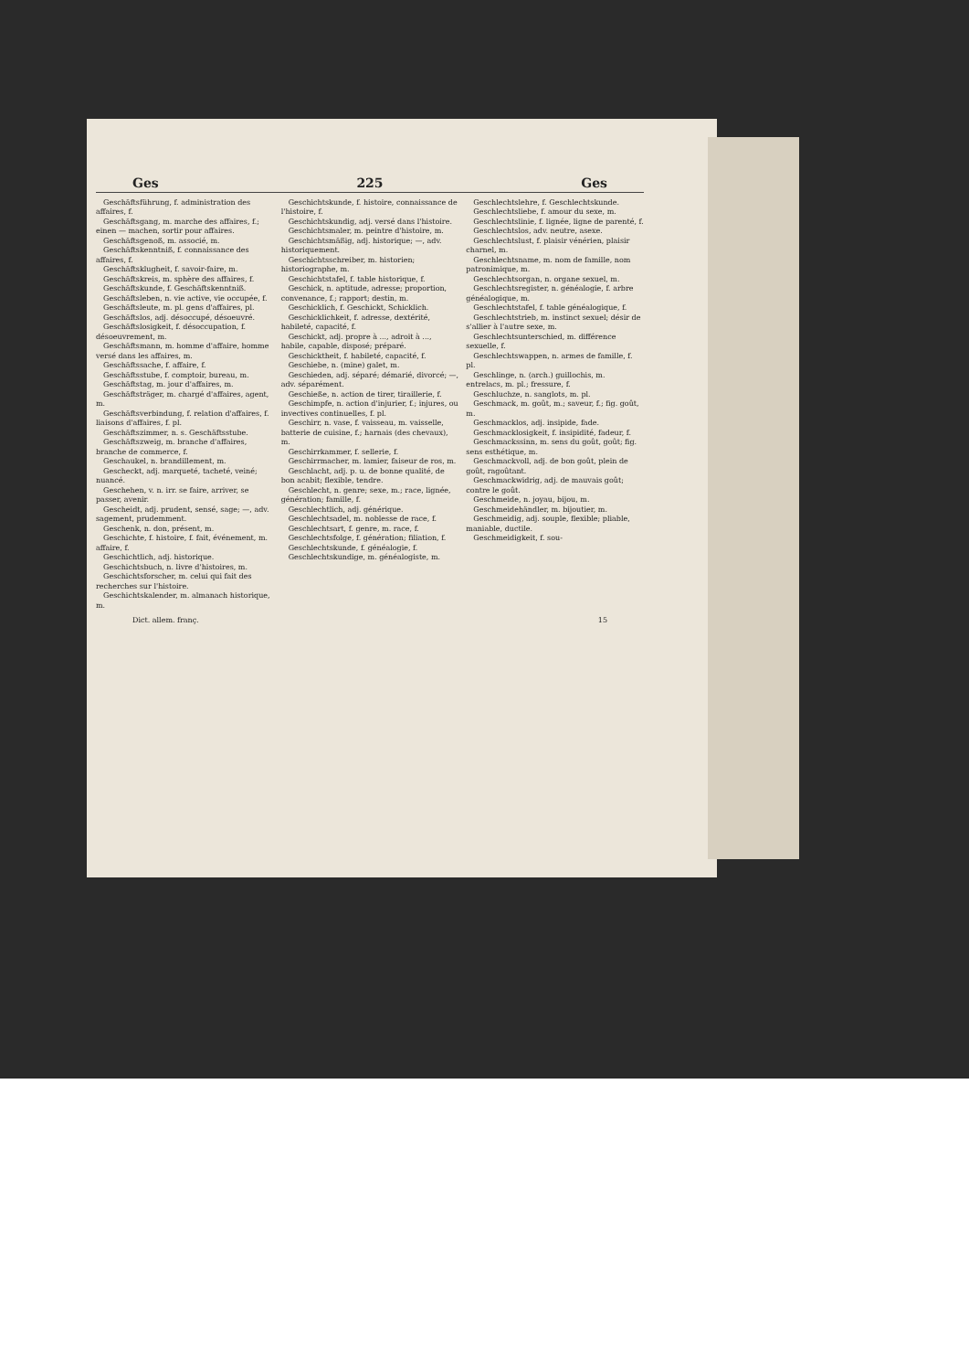Ges 225 Ges
Geschäftsführung, f. administration des affaires, f.
Geschäftsgang, m. marche des affaires, f.; einen — machen, sortir pour affaires.
Geschäftsgenoß, m. associé, m.
Geschäftskenntniß, f. connaissance des affaires, f.
Geschäftsklugheit, f. savoir-faire, m.
Geschäftskreis, m. sphère des affaires, f.
Geschäftskunde, f. Geschäftskenntniß.
Geschäftsleben, n. vie active, vie occupée, f.
Geschäftsleute, m. pl. gens d'affaires, pl.
Geschäftslos, adj. désoccupé, désoeuvré.
Geschäftslosigkeit, f. désoccupation, f. désoeuvrement, m.
Geschäftsmann, m. homme d'affaire, homme versé dans les affaires, m.
Geschäftssache, f. affaire, f.
Geschäftsstube, f. comptoir, bureau, m.
Geschäftstag, m. jour d'affaires, m.
Geschäftsträger, m. chargé d'affaires, agent, m.
Geschäftsverbindung, f. relation d'affaires, f. liaisons d'affaires, f. pl.
Geschäftszimmer, n. s. Geschäftsstube.
Geschäftszweig, m. branche d'affaires, branche de commerce, f.
Geschaukel, n. brandillement, m.
Gescheckt, adj. marqueté, tacheté, veiné; nuancé.
Geschehen, v. n. irr. se faire, arriver, se passer, avenir.
Gescheidt, adj. prudent, sensé, sage; —, adv. sagement, prudemment.
Geschenk, n. don, présent, m.
Geschichte, f. histoire, f. fait, événement, m. affaire, f.
Geschichtlich, adj. historique.
Geschichtsbuch, n. livre d'histoires, m.
Geschichtsforscher, m. celui qui fait des recherches sur l'histoire.
Geschichtskalender, m. almanach historique, m.
Geschichtskunde, f. histoire, connaissance de l'histoire, f.
Geschichtskundig, adj. versé dans l'histoire.
Geschichtsmaler, m. peintre d'histoire, m.
Geschichtsmäßig, adj. historique; —, adv. historiquement.
Geschichtsschreiber, m. historien; historiographe, m.
Geschichtstafel, f. table historique, f.
Geschick, n. aptitude, adresse; proportion, convenance, f.; rapport; destin, m.
Geschicklich, f. Geschickt, Schicklich.
Geschicklichkeit, f. adresse, dextérité, habileté, capacité, f.
Geschickt, adj. propre à ..., adroit à ..., habile, capable, disposé; préparé.
Geschicktheit, f. habileté, capacité, f.
Geschiebe, n. (mine) galet, m.
Geschieden, adj. séparé; démarié, divorcé; —, adv. séparément.
Geschieße, n. action de tirer, tiraillerie, f.
Geschimpfe, n. action d'injurier, f.; injures, ou invectives continuelles, f. pl.
Geschirr, n. vase, f. vaisseau, m. vaisselle, batterie de cuisine, f.; harnais (des chevaux), m.
Geschirrkammer, f. sellerie, f.
Geschirrmacher, m. lamier, faiseur de ros, m.
Geschlacht, adj. p. u. de bonne qualité, de bon acabit; flexible, tendre.
Geschlecht, n. genre; sexe, m.; race, lignée, génération; famille, f.
Geschlechtlich, adj. générique.
Geschlechtsadel, m. noblesse de race, f.
Geschlechtsart, f. genre, m. race, f.
Geschlechtsfolge, f. génération; filiation, f.
Geschlechtskunde, f. généalogie, f.
Geschlechtskundige, m. généalogiste, m.
Geschlechtslehre, f. Geschlechtskunde.
Geschlechtsliebe, f. amour du sexe, m.
Geschlechtslinie, f. lignée, ligne de parenté, f.
Geschlechtslos, adv. neutre, asexe.
Geschlechtslust, f. plaisir vénérien, plaisir charnel, m.
Geschlechtsname, m. nom de famille, nom patronimique, m.
Geschlechtsorgan, n. organe sexuel, m.
Geschlechtsregister, n. généalogie, f. arbre généalogique, m.
Geschlechtstafel, f. table généalogique, f.
Geschlechtstrieb, m. instinct sexuel; désir de s'allier à l'autre sexe, m.
Geschlechtsunterschied, m. différence sexuelle, f.
Geschlechtswappen, n. armes de famille, f. pl.
Geschlinge, n. (arch.) guillochis, m. entrelacs, m. pl.; fressure, f.
Geschluchze, n. sanglots, m. pl.
Geschmack, m. goût, m.; saveur, f.; fig. goût, m.
Geschmacklos, adj. insipide, fade.
Geschmacklosigkeit, f. insipidité, fadeur, f.
Geschmackssinn, m. sens du goût, goût; fig. sens esthétique, m.
Geschmackvoll, adj. de bon goût, plein de goût, ragoûtant.
Geschmackwidrig, adj. de mauvais goût; contre le goût.
Geschmeide, n. joyau, bijou, m.
Geschmeidehändler, m. bijoutier, m.
Geschmeidig, adj. souple, flexible; pliable, maniable, ductile.
Geschmeidigkeit, f. sou-
Dict. allem. franç. 15